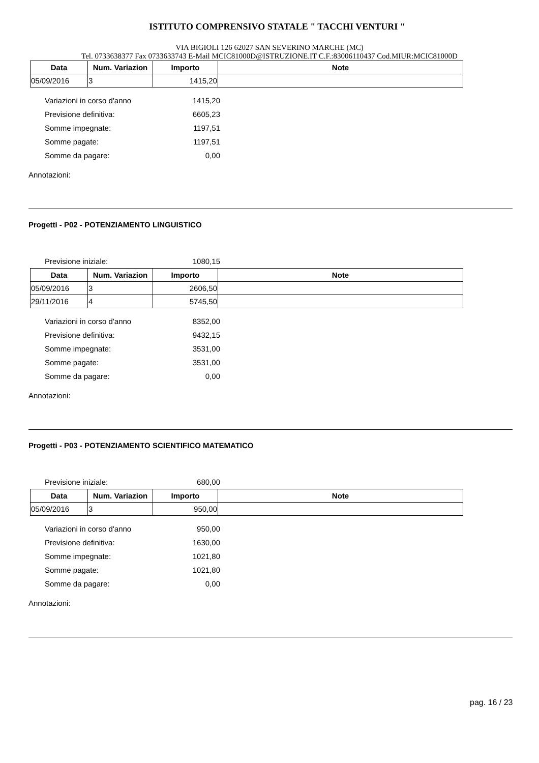ISTITUTO COMPRENSIVO STATALE " TACCHI VENTURI "
VIA BIGIOLI 126 62027 SAN SEVERINO MARCHE (MC)
Tel. 0733638377 Fax 0733633743 E-Mail MCIC81000D@ISTRUZIONE.IT C.F.:83006110437 Cod.MIUR:MCIC81000D
| Data | Num. Variazion | Importo | Note |
| --- | --- | --- | --- |
| 05/09/2016 | 3 | 1415,20 | |
Variazioni in corso d'anno 1415,20
Previsione definitiva: 6605,23
Somme impegnate: 1197,51
Somme pagate: 1197,51
Somme da pagare: 0,00
Annotazioni:
Progetti - P02 - POTENZIAMENTO LINGUISTICO
Previsione iniziale: 1080,15
| Data | Num. Variazion | Importo | Note |
| --- | --- | --- | --- |
| 05/09/2016 | 3 | 2606,50 | |
| 29/11/2016 | 4 | 5745,50 | |
Variazioni in corso d'anno 8352,00
Previsione definitiva: 9432,15
Somme impegnate: 3531,00
Somme pagate: 3531,00
Somme da pagare: 0,00
Annotazioni:
Progetti - P03 - POTENZIAMENTO SCIENTIFICO MATEMATICO
Previsione iniziale: 680,00
| Data | Num. Variazion | Importo | Note |
| --- | --- | --- | --- |
| 05/09/2016 | 3 | 950,00 | |
Variazioni in corso d'anno 950,00
Previsione definitiva: 1630,00
Somme impegnate: 1021,80
Somme pagate: 1021,80
Somme da pagare: 0,00
Annotazioni:
pag. 16 / 23